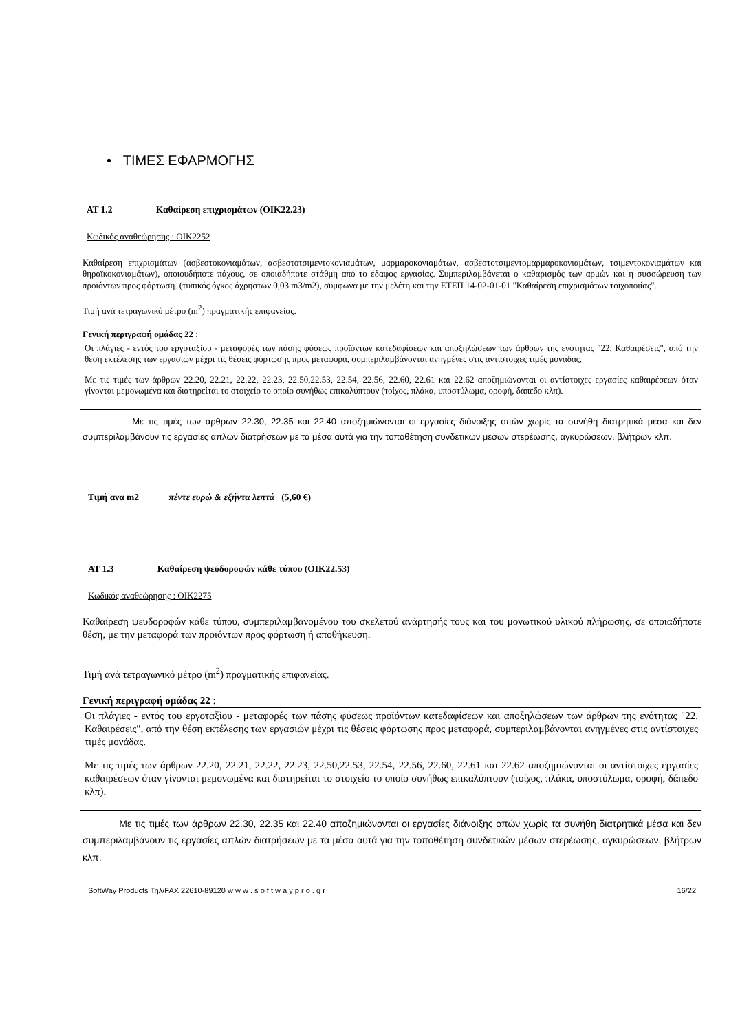• ΤΙΜΕΣ ΕΦΑΡΜΟΓΗΣ
ΑΤ 1.2 Καθαίρεση επιχρισμάτων (ΟΙΚ22.23)
Κωδικός αναθεώρησης : ΟΙΚ2252
Καθαίρεση επιχρισμάτων (ασβεστοκονιαμάτων, ασβεστοτσιμεντοκονιαμάτων, μαρμαροκονιαμάτων, ασβεστοτσιμεντομαρμαροκονιαμάτων, τσιμεντοκονιαμάτων και θηραϊκοκονιαμάτων), οποιουδήποτε πάχους, σε οποιαδήποτε στάθμη από το έδαφος εργασίας. Συμπεριλαμβάνεται ο καθαρισμός των αρμών και η συσσώρευση των προϊόντων προς φόρτωση. (τυπικός όγκος άχρηστων 0,03 m3/m2), σύμφωνα με την μελέτη και την ΕΤΕΠ 14-02-01-01 "Καθαίρεση επιχρισμάτων τοιχοποιίας".
Τιμή ανά τετραγωνικό μέτρο (m<sup>2</sup>) πραγματικής επιφανείας.
Γενική περιγραφή ομάδας 22 :
Οι πλάγιες - εντός του εργοταξίου - μεταφορές των πάσης φύσεως προϊόντων κατεδαφίσεων και αποξηλώσεων των άρθρων της ενότητας "22. Καθαιρέσεις", από την θέση εκτέλεσης των εργασιών μέχρι τις θέσεις φόρτωσης προς μεταφορά, συμπεριλαμβάνονται ανηγμένες στις αντίστοιχες τιμές μονάδας.
Με τις τιμές των άρθρων 22.20, 22.21, 22.22, 22.23, 22.50,22.53, 22.54, 22.56, 22.60, 22.61 και 22.62 αποζημιώνονται οι αντίστοιχες εργασίες καθαιρέσεων όταν γίνονται μεμονωμένα και διατηρείται το στοιχείο το οποίο συνήθως επικαλύπτουν (τοίχος, πλάκα, υποστύλωμα, οροφή, δάπεδο κλπ).
Με τις τιμές των άρθρων 22.30, 22.35 και 22.40 αποζημιώνονται οι εργασίες διάνοιξης οπών χωρίς τα συνήθη διατρητικά μέσα και δεν συμπεριλαμβάνουν τις εργασίες απλών διατρήσεων με τα μέσα αυτά για την τοποθέτηση συνδετικών μέσων στερέωσης, αγκυρώσεων, βλήτρων κλπ.
Τιμή ανα m2 πέντε ευρώ & εξήντα λεπτά (5,60 €)
ΑΤ 1.3 Καθαίρεση ψευδοροφών κάθε τύπου (ΟΙΚ22.53)
Κωδικός αναθεώρησης : ΟΙΚ2275
Καθαίρεση ψευδοροφών κάθε τύπου, συμπεριλαμβανομένου του σκελετού ανάρτησής τους και του μονωτικού υλικού πλήρωσης, σε οποιαδήποτε θέση, με την μεταφορά των προϊόντων προς φόρτωση ή αποθήκευση.
Τιμή ανά τετραγωνικό μέτρο (m<sup>2</sup>) πραγματικής επιφανείας.
Γενική περιγραφή ομάδας 22 :
Οι πλάγιες - εντός του εργοταξίου - μεταφορές των πάσης φύσεως προϊόντων κατεδαφίσεων και αποξηλώσεων των άρθρων της ενότητας "22. Καθαιρέσεις", από την θέση εκτέλεσης των εργασιών μέχρι τις θέσεις φόρτωσης προς μεταφορά, συμπεριλαμβάνονται ανηγμένες στις αντίστοιχες τιμές μονάδας.
Με τις τιμές των άρθρων 22.20, 22.21, 22.22, 22.23, 22.50,22.53, 22.54, 22.56, 22.60, 22.61 και 22.62 αποζημιώνονται οι αντίστοιχες εργασίες καθαιρέσεων όταν γίνονται μεμονωμένα και διατηρείται το στοιχείο το οποίο συνήθως επικαλύπτουν (τοίχος, πλάκα, υποστύλωμα, οροφή, δάπεδο κλπ).
Με τις τιμές των άρθρων 22.30, 22.35 και 22.40 αποζημιώνονται οι εργασίες διάνοιξης οπών χωρίς τα συνήθη διατρητικά μέσα και δεν συμπεριλαμβάνουν τις εργασίες απλών διατρήσεων με τα μέσα αυτά για την τοποθέτηση συνδετικών μέσων στερέωσης, αγκυρώσεων, βλήτρων κλπ.
SoftWay Products Τηλ/FAX 22610-89120 w w w . s o f t w a y p r o . g r 16/22